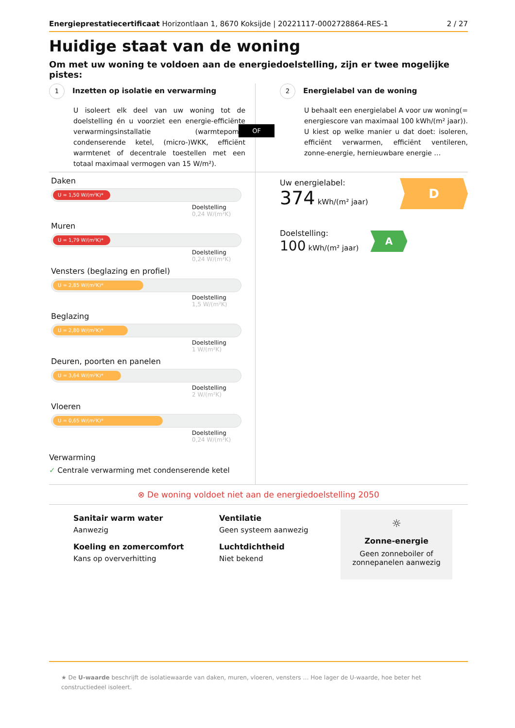Energieprestatiecertificaat Horizontlaan 1, 8670 Koksijde | 20221117-0002728864-RES-1 2 / 27
Huidige staat van de woning
Om met uw woning te voldoen aan de energiedoelstelling, zijn er twee mogelijke pistes:
1 Inzetten op isolatie en verwarming
U isoleert elk deel van uw woning tot de doelstelling én u voorziet een energie-efficiënte verwarmingsinstallatie (warmtepomp, condenserende ketel, (micro-)WKK, efficiënt warmtenet of decentrale toestellen met een totaal maximaal vermogen van 15 W/m²).
OF
2 Energielabel van de woning
U behaalt een energielabel A voor uw woning(= energiescore van maximaal 100 kWh/(m² jaar)). U kiest op welke manier u dat doet: isoleren, efficiënt verwarmen, efficiënt ventileren, zonne-energie, hernieuwbare energie …
Daken
U = 1,50 W/(m²K)*
Doelstelling
0,24 W/(m²K)
Muren
U = 1,79 W/(m²K)*
Doelstelling
0,24 W/(m²K)
Vensters (beglazing en profiel)
U = 2,85 W/(m²K)*
Doelstelling
1,5 W/(m²K)
Beglazing
U = 2,80 W/(m²K)*
Doelstelling
1 W/(m²K)
Deuren, poorten en panelen
U = 3,64 W/(m²K)*
Doelstelling
2 W/(m²K)
Vloeren
U = 0,65 W/(m²K)*
Doelstelling
0,24 W/(m²K)
Verwarming
✓ Centrale verwarming met condenserende ketel
Uw energielabel:
374 kWh/(m² jaar)
D
Doelstelling:
100 kWh/(m² jaar)
A
⊗ De woning voldoet niet aan de energiedoelstelling 2050
Sanitair warm water
Aanwezig
Koeling en zomercomfort
Kans op oververhitting
Ventilatie
Geen systeem aanwezig
Luchtdichtheid
Niet bekend
☼
Zonne-energie
Geen zonneboiler of
zonnepanelen aanwezig
★ De U-waarde beschrijft de isolatiewaarde van daken, muren, vloeren, vensters … Hoe lager de U-waarde, hoe beter het constructiedeel isoleert.